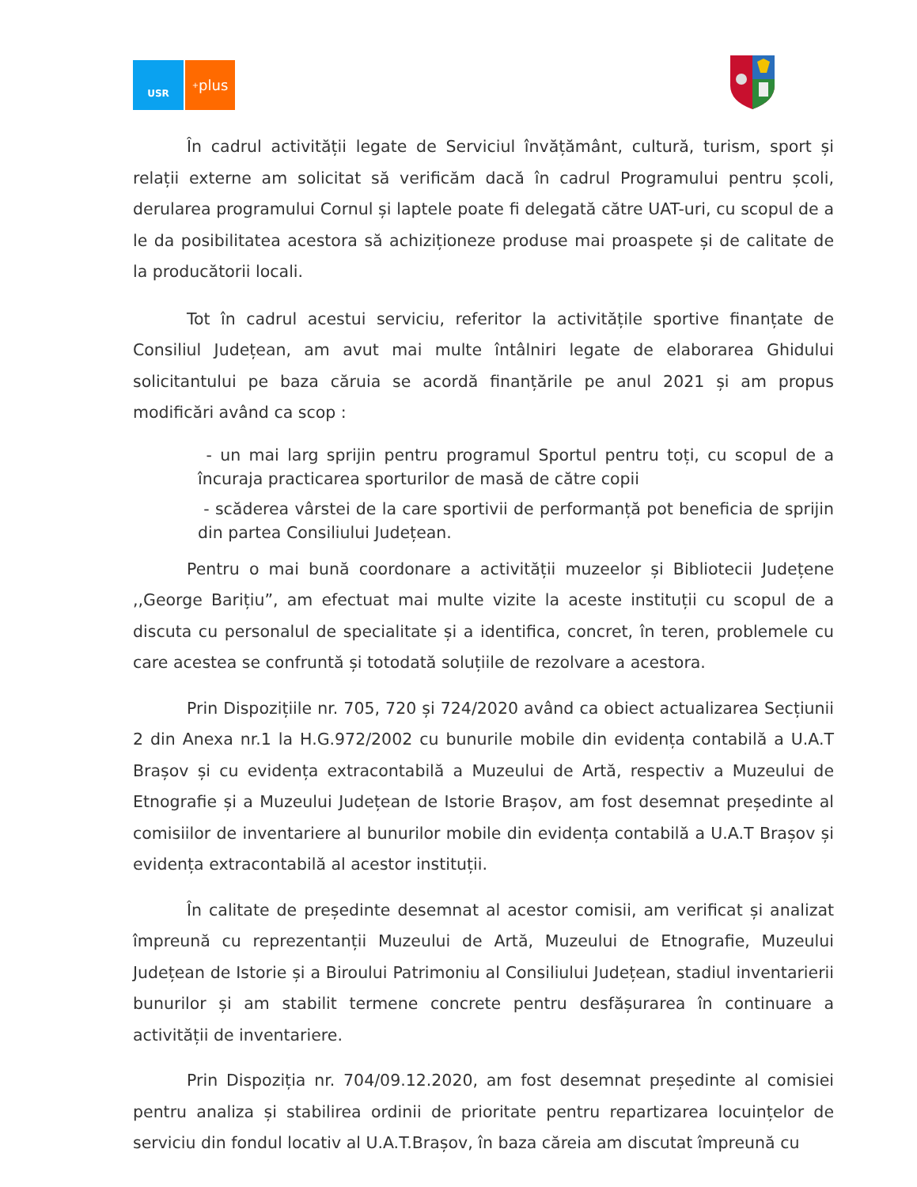USR
<sup>+</sup>plus
În cadrul activității legate de Serviciul învățământ, cultură, turism, sport și relații externe am solicitat să verificăm dacă în cadrul Programului pentru școli, derularea programului Cornul și laptele poate fi delegată către UAT-uri, cu scopul de a le da posibilitatea acestora să achiziționeze produse mai proaspete și de calitate de la producătorii locali.
Tot în cadrul acestui serviciu, referitor la activitățile sportive finanțate de Consiliul Județean, am avut mai multe întâlniri legate de elaborarea Ghidului solicitantului pe baza căruia se acordă finanțările pe anul 2021 și am propus modificări având ca scop :
- un mai larg sprijin pentru programul Sportul pentru toți, cu scopul de a încuraja practicarea sporturilor de masă de către copii
- scăderea vârstei de la care sportivii de performanță pot beneficia de sprijin din partea Consiliului Județean.
Pentru o mai bună coordonare a activității muzeelor și Bibliotecii Județene ,,George Barițiu”, am efectuat mai multe vizite la aceste instituții cu scopul de a discuta cu personalul de specialitate și a identifica, concret, în teren, problemele cu care acestea se confruntă și totodată soluțiile de rezolvare a acestora.
Prin Dispozițiile nr. 705, 720 și 724/2020 având ca obiect actualizarea Secțiunii 2 din Anexa nr.1 la H.G.972/2002 cu bunurile mobile din evidența contabilă a U.A.T Brașov și cu evidența extracontabilă a Muzeului de Artă, respectiv a Muzeului de Etnografie și a Muzeului Județean de Istorie Brașov, am fost desemnat președinte al comisiilor de inventariere al bunurilor mobile din evidența contabilă a U.A.T Brașov și evidența extracontabilă al acestor instituții.
În calitate de președinte desemnat al acestor comisii, am verificat și analizat împreună cu reprezentanții Muzeului de Artă, Muzeului de Etnografie, Muzeului Județean de Istorie și a Biroului Patrimoniu al Consiliului Județean, stadiul inventarierii bunurilor și am stabilit termene concrete pentru desfășurarea în continuare a activității de inventariere.
Prin Dispoziția nr. 704/09.12.2020, am fost desemnat președinte al comisiei pentru analiza și stabilirea ordinii de prioritate pentru repartizarea locuințelor de serviciu din fondul locativ al U.A.T.Brașov, în baza căreia am discutat împreună cu